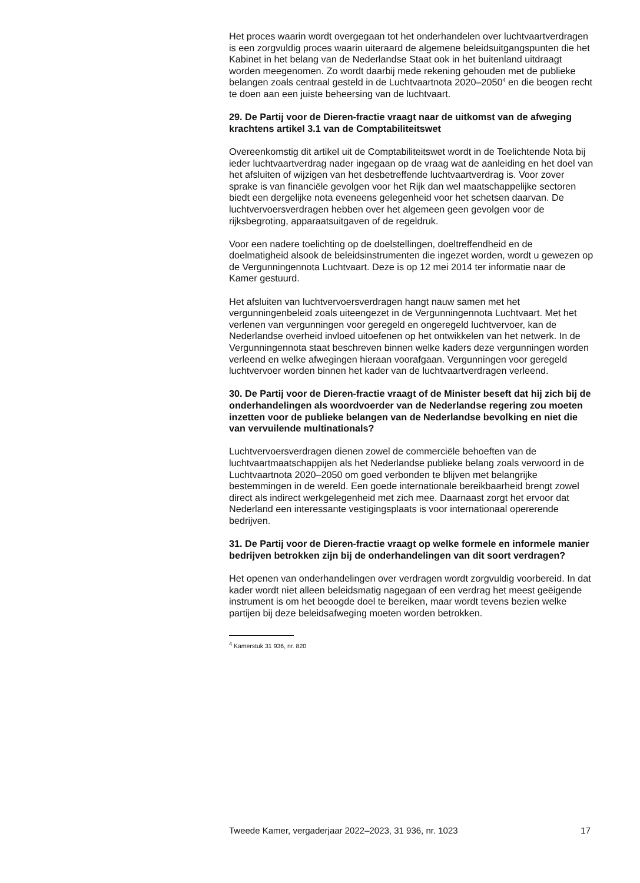Het proces waarin wordt overgegaan tot het onderhandelen over luchtvaartverdragen is een zorgvuldig proces waarin uiteraard de algemene beleidsuitgangspunten die het Kabinet in het belang van de Nederlandse Staat ook in het buitenland uitdraagt worden meegenomen. Zo wordt daarbij mede rekening gehouden met de publieke belangen zoals centraal gesteld in de Luchtvaartnota 2020–2050<sup>4</sup> en die beogen recht te doen aan een juiste beheersing van de luchtvaart.
29. De Partij voor de Dieren-fractie vraagt naar de uitkomst van de afweging krachtens artikel 3.1 van de Comptabiliteitswet
Overeenkomstig dit artikel uit de Comptabiliteitswet wordt in de Toelichtende Nota bij ieder luchtvaartverdrag nader ingegaan op de vraag wat de aanleiding en het doel van het afsluiten of wijzigen van het desbetreffende luchtvaartverdrag is. Voor zover sprake is van financiële gevolgen voor het Rijk dan wel maatschappelijke sectoren biedt een dergelijke nota eveneens gelegenheid voor het schetsen daarvan. De luchtvervoersverdragen hebben over het algemeen geen gevolgen voor de rijksbegroting, apparaatsuitgaven of de regeldruk.
Voor een nadere toelichting op de doelstellingen, doeltreffendheid en de doelmatigheid alsook de beleidsinstrumenten die ingezet worden, wordt u gewezen op de Vergunningennota Luchtvaart. Deze is op 12 mei 2014 ter informatie naar de Kamer gestuurd.
Het afsluiten van luchtvervoersverdragen hangt nauw samen met het vergunningenbeleid zoals uiteengezet in de Vergunningennota Luchtvaart. Met het verlenen van vergunningen voor geregeld en ongeregeld luchtvervoer, kan de Nederlandse overheid invloed uitoefenen op het ontwikkelen van het netwerk. In de Vergunningennota staat beschreven binnen welke kaders deze vergunningen worden verleend en welke afwegingen hieraan voorafgaan. Vergunningen voor geregeld luchtvervoer worden binnen het kader van de luchtvaartverdragen verleend.
30. De Partij voor de Dieren-fractie vraagt of de Minister beseft dat hij zich bij de onderhandelingen als woordvoerder van de Nederlandse regering zou moeten inzetten voor de publieke belangen van de Nederlandse bevolking en niet die van vervuilende multinationals?
Luchtvervoersverdragen dienen zowel de commerciële behoeften van de luchtvaartmaatschappijen als het Nederlandse publieke belang zoals verwoord in de Luchtvaartnota 2020–2050 om goed verbonden te blijven met belangrijke bestemmingen in de wereld. Een goede internationale bereikbaarheid brengt zowel direct als indirect werkgelegenheid met zich mee. Daarnaast zorgt het ervoor dat Nederland een interessante vestigingsplaats is voor internationaal opererende bedrijven.
31. De Partij voor de Dieren-fractie vraagt op welke formele en informele manier bedrijven betrokken zijn bij de onderhandelingen van dit soort verdragen?
Het openen van onderhandelingen over verdragen wordt zorgvuldig voorbereid. In dat kader wordt niet alleen beleidsmatig nagegaan of een verdrag het meest geëigende instrument is om het beoogde doel te bereiken, maar wordt tevens bezien welke partijen bij deze beleidsafweging moeten worden betrokken.
<sup>4</sup> Kamerstuk 31 936, nr. 820
Tweede Kamer, vergaderjaar 2022–2023, 31 936, nr. 1023 17